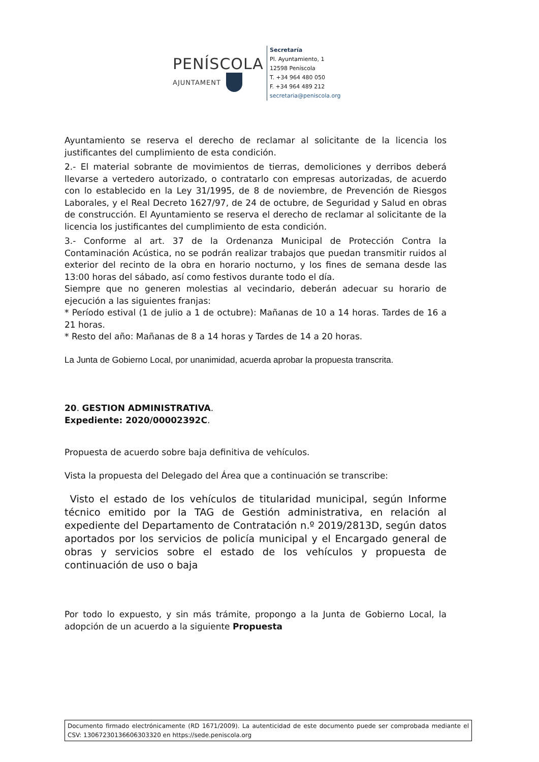PENÍSCOLA
AJUNTAMENT
Secretaría
Pl. Ayuntamiento, 1
12598 Peníscola
T. +34 964 480 050
F. +34 964 489 212
secretaria@peniscola.org
Ayuntamiento se reserva el derecho de reclamar al solicitante de la licencia los justificantes del cumplimiento de esta condición.
2.- El material sobrante de movimientos de tierras, demoliciones y derribos deberá llevarse a vertedero autorizado, o contratarlo con empresas autorizadas, de acuerdo con lo establecido en la Ley 31/1995, de 8 de noviembre, de Prevención de Riesgos Laborales, y el Real Decreto 1627/97, de 24 de octubre, de Seguridad y Salud en obras de construcción. El Ayuntamiento se reserva el derecho de reclamar al solicitante de la licencia los justificantes del cumplimiento de esta condición.
3.- Conforme al art. 37 de la Ordenanza Municipal de Protección Contra la Contaminación Acústica, no se podrán realizar trabajos que puedan transmitir ruidos al exterior del recinto de la obra en horario nocturno, y los fines de semana desde las 13:00 horas del sábado, así como festivos durante todo el día.
Siempre que no generen molestias al vecindario, deberán adecuar su horario de ejecución a las siguientes franjas:
* Período estival (1 de julio a 1 de octubre): Mañanas de 10 a 14 horas. Tardes de 16 a 21 horas.
* Resto del año: Mañanas de 8 a 14 horas y Tardes de 14 a 20 horas.
La Junta de Gobierno Local, por unanimidad, acuerda aprobar la propuesta transcrita.
20. GESTION ADMINISTRATIVA.
Expediente: 2020/00002392C.
Propuesta de acuerdo sobre baja definitiva de vehículos.
Vista la propuesta del Delegado del Área que a continuación se transcribe:
Visto el estado de los vehículos de titularidad municipal, según Informe técnico emitido por la TAG de Gestión administrativa, en relación al expediente del Departamento de Contratación n.º 2019/2813D, según datos aportados por los servicios de policía municipal y el Encargado general de obras y servicios sobre el estado de los vehículos y propuesta de continuación de uso o baja
Por todo lo expuesto, y sin más trámite, propongo a la Junta de Gobierno Local, la adopción de un acuerdo a la siguiente Propuesta
Documento firmado electrónicamente (RD 1671/2009). La autenticidad de este documento puede ser comprobada mediante el CSV: 13067230136606303320 en https://sede.peniscola.org